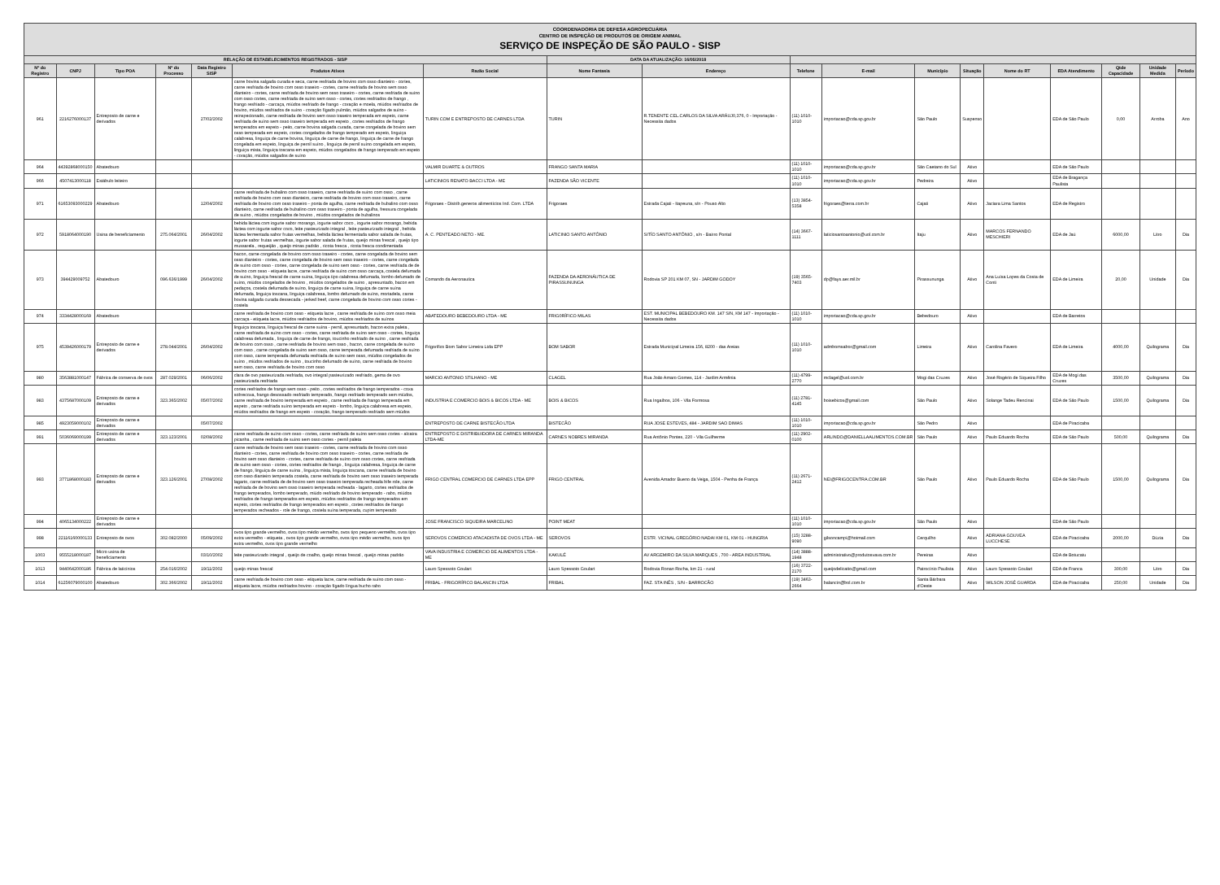| COORDENADORIA DE DEFESA AGROPECUÁRIA CENTRO DE INSPEÇÃO DE PRODUTOS DE ORIGEM ANIMAL SERVIÇO DE INSPEÇÃO DE SÃO PAULO - SISP | | | | | | | | | | | | | | | | | |
| RELAÇÃO DE ESTABELECIMENTOS REGISTRADOS - SISP | | | | | | | DATA DA ATUALIZAÇÃO: 16/05/2018 | | | | | | | | | | |
| Nº do Registro | CNPJ | Tipo POA | Nº do Processo | Data Registro SISP | Produtos Ativos | Razão Social | Nome Fantasia | Endereço | Telefone | E-mail | Município | Situação | Nome do RT | EDA Atendimento | Qtde Capacidade | Unidade Medida | Período |
| 961 | 2216276000137 | Entreposto de carne e derivados | | 27/02/2002 | carne bovina salgada curada e seca, carne resfriada de bovino com osso dianteiro - cortes, carne resfriada de bovino com osso traseiro - cortes, carne resfriada de bovino sem osso dianteiro - cortes, carne resfriada de bovino sem osso traseiro - cortes, carne resfriada de suíno com osso cortes, carne resfriada de suíno sem osso - cortes, cortes resfriados de frango , frango resfriado - carcaça, miúdos resfriado de frango - coração e moela, miúdos resfriados de bovino, miúdos resfriados de suíno - coração fígado pulmão, miúdos salgados de suíno - reinspecionado, carne resfriada de bovino sem osso traseiro temperada em espeto, carne resfriada de suíno sem osso traseiro temperada em espeto , cortes resfriados de frango temperados em espeto - peito, carne bovina salgada curada, carne congelada de bovino sem osso temperada em espeto, cortes congelados de frango temperado em espeto, linguiça calabresa, linguiça de carne bovina, linguiça de carne de frango, linguiça de carne de frango congelada em espeto, linguiça de pernil suíno , linguiça de pernil suíno congelada em espeto, linguiça mista, linguiça toscana em espeto, miúdos congelados de frango temperado em espeto - coração, miúdos salgados de suíno | TURIN COM E ENTREPOSTO DE CARNES LTDA | TURIN | R.TENENTE CEL.CARLOS DA SILVA ARÁUJ0,376, 0 - Importação - Necessita dados | (11) 1010-1010 | importacao@cda.sp.gov.br | São Paulo | Suspenso | | EDA de São Paulo | 0,00 | Arroba | Ano |
| 964 | 44392868000150 | Abatedouro | | | | VALMIR DUARTE & OUTROS | FRANGO SANTA MARIA | | (11) 1010-1010 | importacao@cda.sp.gov.br | São Caetano do Sul | Ativo | | EDA de São Paulo | | | |
| 966 | 4507413000118 | Estábulo leiteiro | | | | LATICINIOS RENATO BACCI LTDA - ME | FAZENDA SÃO VICENTE | | (11) 1010-1010 | importacao@cda.sp.gov.br | Pedreira | Ativo | | EDA de Bragança Paulista | | | |
| 971 | 61653093000229 | Abatedouro | | 12/04/2002 | carne resfriada de bubalino com osso traseiro, carne resfriada de suíno com osso , carne resfriada de bovino com osso dianteiro, carne resfriada de bovino com osso traseiro, carne resfriada de bovino com osso traseiro - ponta de agulha, carne resfriada de bubalino com osso dianteiro, carne resfriada de bubalino com osso traseiro - ponta de agulha, fressura congelada de suíno , miúdos congelados de bovino , miúdos congelados de bubalinos | Frigoraes - Distrib.generos alimentícios Ind. Com. LTDA | Frigoraes | Estrada Cajati - Itapeuna, s/n - Pouso Alto | (13) 3854-5358 | frigoraes@terra.com.br | Cajati | Ativo | Jaciara Lima Santos | EDA de Registro | | | |
| 972 | 5918064000190 | Usina de beneficiamento | 275.064/2001 | 26/04/2002 | bebida láctea com iogurte sabor morango, iogurte sabor coco , iogurte sabor morango, bebida láctea com iogurte sabor coco, leite pasteurizado integral , leite pasteurizado integral , bebida láctea fermentada sabor frutas vermelhas, bebida láctea fermentada sabor salada de frutas, iogurte sabor frutas vermelhas, iogurte sabor salada de frutas, queijo minas frescal , queijo tipo mussarela , requeijão , queijo minas padrão , ricota fresca , ricota fresca condimentada | A. C. PENTEADO NETO - ME. | LATICINIO SANTO ANTÔNIO | SITÍO SANTO ANTÔNIO , s/n - Bairro Pontal | (14) 3667-1111 | laticiosantoantonio@uol.com.br | Itaju | Ativo | MARCOS FERNANDO MESCHIERI | EDA de Jaú | 6000,00 | Litro | Dia |
| 973 | 394429009752 | Abatedouro | 096.636/1999 | 26/04/2002 | bacon, carne congelada de bovino com osso traseiro - cortes, carne congelada de bovino sem osso dianteiro - cortes, carne congelada de bovino sem osso traseiro - cortes, carne congelada de suíno com osso - cortes, carne congelada de suíno sem osso - cortes, carne resfriada de de bovino com osso - etiqueta lacre, carne resfriada de suíno com osso carcaça, costela defumada de suíno, linguiça frescal de carne suína, linguiça tipo calabresa defumada, lombo defumado de suíno, miúdos congelados de bovino , miúdos congelados de suíno , apresuntado, bacon em pedaços, costela defumada de suíno, linguiça de carne suína, linguiça de carne suína defumada, linguiça toscana, linguiça calabresa, lombo defumado de suíno, mortadela, carne bovina salgada curada dessecada - jerked beef, carne congelada de bovino com osso cortes - costela | Comando da Aeronautica | FAZENDA DA AERONÁUTICA DE PIRASSUNUNGA | Rodovia SP 201 KM 07, SN - JARDIM GODOY | (19) 3565-7403 | dp@fays.aer.mil.br | Pirassununga | Ativo | Ana Luísa Lopes da Costa de Conti | EDA de Limeira | 20,00 | Unidade | Dia |
| 974 | 3334428000169 | Abatedouro | | | carne resfriada de bovino com osso - etiqueta lacre , carne resfriada de suíno com osso meia carcaça - etiqueta lacre, miúdos resfriados de bovino, miúdos resfriados de suínos | ABATEDOURO BEBEDOURO LTDA - ME | FRIG0RÍFICO MILAS | EST. MUNICIPAL BEBEDOURO KM. 147 S/N, KM 147 - Importação - Necessita dados | (11) 1010-1010 | importacao@cda.sp.gov.br | Bebedouro | Ativo | | EDA de Barretos | | | |
| 975 | 4539426000179 | Entreposto de carne e derivados | 278.044/2001 | 26/04/2002 | linguiça toscana, linguiça frescal de carne suína - pernil, apresuntado, bacon extra paleta , carne resfriada de suíno com osso - cortes, carne resfriada de suíno sem osso - cortes, linguiça calabresa defumada , linguiça de carne de frango, toucinho resfriado de suíno , carne resfriada de bovino com osso , carne resfriada de bovino sem osso , bacon, carne congelada de suíno com osso , carne congelada de suíno sem osso, carne temperada defumada resfriada de suíno com osso, carne temperada defumada resfriada de suíno sem osso, miúdos congelados de suíno , miúdos resfriados de suíno , toucinho defumado de suíno, carne resfriada de bovino sem osso, carne resfriada de bovino com osso | Frigorifico Bom Sabor Limeira Ltda EPP | BOM SABOR | Estrada Municipal Limeira 156, 8200 - das Areias | (11) 1010-1010 | admbomsabor@gmail.com | Limeira | Ativo | Carolina Favero | EDA de Limeira | 4000,00 | Quilograma | Dia |
| 980 | 3563881000147 | Fábrica de conserva de ovos | 287.029/2001 | 06/06/2002 | clara de ovo pasteurizada resfriada, ovo integral pasteurizado resfriado, gema de ovo pasteurizada resfriada | MARCIO ANTONIO STILHANO - ME | CLAGEL | Rua João Amaro Gomes, 114 - Jardim Armênia | (11) 4799-2770 | mclagel@uol.com.br | Mogi das Cruzes | Ativo | José Rogério de Siqueira Filho | EDA de Mogi das Cruzes | 3500,00 | Quilograma | Dia |
| 983 | 4375687000109 | Entreposto de carne e derivados | 323.365/2002 | 05/07/2002 | cortes resfriados de frango sem osso - peito , cortes resfriados de frango temperados - coxa sobrecoxa, frango desossado resfriado temperado, frango resfriado temperado sem miúdos, carne resfriada de bovino temperada em espeto , carne resfriada de frango temperada em espeto , carne resfriada suíno temperada em espeto - lombo, linguiça calabresa em espeto, miúdos resfriados de frango em espeto - coração, frango temperado resfriado sem miúdos | INDUSTRIA E COMERCIO BOIS & BICOS LTDA - ME | BOIS & BICOS | Rua Ingaíbos, 106 - Vila Formosa | (11) 2781-4145 | boisebicos@gmail.com | São Paulo | Ativo | Solange Tadeu Rencinai | EDA de São Paulo | 1500,00 | Quilograma | Dia |
| 985 | 4923059000102 | Entreposto de carne e derivados | | 05/07/2002 | | ENTREPOSTO DE CARNE BISTECÃO LTDA | BISTECÃO | RUA JOSE ESTEVES, 484 - JARDIM SAO DIMAS | (11) 1010-1010 | importacao@cda.sp.gov.br | São Pedro | Ativo | | EDA de Piracicaba | | | |
| 991 | 5036069000199 | Entreposto de carne e derivados | 323.123/2001 | 02/08/2002 | carne resfriada de suíno com osso - cortes, carne resfriada de suíno sem osso cortes - alcatra picanha , carne resfriada de suíno sem osso cortes - pernil paleta | ENTREPOSTO E DISTRIBUIDORA DE CARNES MIRANDA LTDA-ME | CARNES NOBRES MIRANDA | Rua Antônio Pontes, 220 - Vila Guilherme | (11) 2902-0100 | ARLINDO@DANIELLAALIMENTOS.COM.BR | São Paulo | Ativo | Paulo Eduardo Rocha | EDA de São Paulo | 500,00 | Quilograma | Dia |
| 993 | 3771868000183 | Entreposto de carne e derivados | 323.126/2001 | 27/08/2002 | carne resfriada de bovino sem osso traseiro - cortes, carne resfriada de bovino com osso dianteiro - cortes, carne resfriada de bovino com osso traseiro - cortes, carne resfriada de bovino sem osso dianteiro - cortes, carne resfriada de suíno com osso cortes, carne resfriada de suíno sem osso - cortes, cortes resfriados de frango , linguiça calabresa, linguiça de carne de frango, linguiça de carne suína , linguiça mista, linguiça toscana, carne resfriada de bovino com osso dianteiro temperada costela, carne resfriada de bovino sem osso traseiro temperada lagarto, carne resfriada de de bovino sem osso traseiro temperada recheada bife role, carne resfriada de de bovino sem osso traseiro temperada recheada - lagarto, cortes resfriados de frango temperados, lombo temperado, miúdo resfriado de bovino temperado - rabo, miúdos resfriados de frango temperados em espeto, miúdos resfriados de frango temperados em espeto, cortes resfriados de frango temperados em espeto , cortes resfriados de frango temperados recheados - role de frango, costela suína temperada, cupim temperado | FRIGO CENTRAL COMERCIO DE CARNES LTDA EPP | FRIGO CENTRAL | Avenida Amador Bueno da Veiga, 1504 - Penha de França | (11) 2671-2412 | NEI@FRIGOCENTRA.COM.BR | São Paulo | Ativo | Paulo Eduardo Rocha | EDA de São Paulo | 1500,00 | Quilograma | Dia |
| 994 | 4065134000222 | Entreposto de carne e derivados | | | | JOSE FRANCISCO SIQUEIRA MARCELINO | POINT MEAT | | (11) 1010-1010 | importacao@cda.sp.gov.br | São Paulo | Ativo | | EDA de São Paulo | | | |
| 998 | 22116160000133 | Entreposto de ovos | 302.082/2000 | 05/09/2002 | ovos tipo grande vermelho, ovos tipo médio vermelho, ovos tipo pequeno vermelho, ovos tipo extra vermelho - etiqueta , ovos tipo grande vermelho, ovos tipo médio vermelho, ovos tipo extra vermelho, ovos tipo grande vermelho | SEROVOS COMERCIO ATACADISTA DE OVOS LTDA - ME | SEROVOS | ESTR. VICINAL GREGÓRIO NADAI KM 01, KM 01 - HUNGRIA | (15) 3288-9090 | gilsoncampi@hotmail.com | Cerquilho | Ativo | ADRIANA GOUVEA LUCCHESE | EDA de Piracicaba | 2000,00 | Dúzia | Dia |
| 1003 | 9555218000187 | Micro usina de beneficiamento | | 03/10/2002 | leite pasteurizado integral , queijo de coalho, queijo minas frescal , queijo minas padrão | VAVA INDUSTRIA E COMERCIO DE ALIMENTOS LTDA - ME | KAKULÉ | AV ARGEMIRO DA SILVA MARQUES , 700 - AREA INDUSTRIAL | (14) 3888-1948 | administrativo@produtosvava.com.br | Pereiras | Ativo | | EDA de Botucatu | | | |
| 1013 | 9440642000186 | Fábrica de laticínios | 254.016/2002 | 19/11/2002 | queijo minas frescal | Lauro Spessoto Goulart | Lauro Spessoto Goulart | Rodovia Ronan Rocha, km 21 - rural | (16) 3722-2170 | queijodelicatto@gmail.com | Patrocínio Paulista | Ativo | Lauro Spessoto Goulart | EDA de Franca | 300,00 | Litro | Dia |
| 1014 | 61256079000100 | Abatedouro | 302.366/2002 | 19/11/2002 | carne resfriada de bovino com osso - etiqueta lacre, carne resfriada de suíno com osso - etiqueta lacre, miúdos resfriados bovino - coração fígado língua bucho rabo | FRIBAL - FRIGORÍFICO BALANCIN LTDA | FRIBAL | FAZ. STA INÊS , S/N - BARROCÃO | (19) 3463-2664 | balancin@bol.com.br | Santa Bárbara d'Oeste | Ativo | WILSON JOSÉ GUARDA | EDA de Piracicaba | 250,00 | Unidade | Dia |